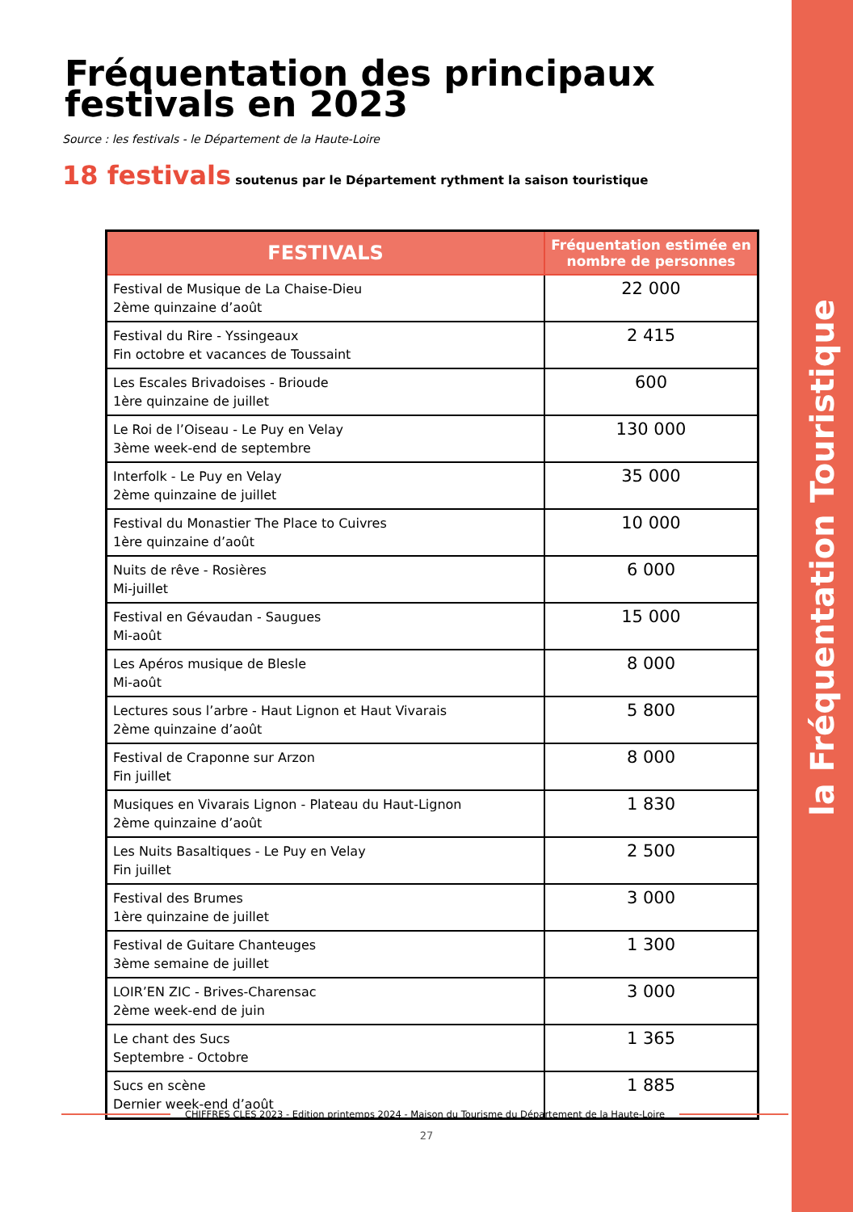la Fréquentation Touristique
Fréquentation des principaux festivals en 2023
Source : les festivals - le Département de la Haute-Loire
18 festivals soutenus par le Département rythment la saison touristique
| FESTIVALS | Fréquentation estimée en nombre de personnes |
| --- | --- |
| Festival de Musique de La Chaise-Dieu 2ème quinzaine d’août | 22 000 |
| Festival du Rire - Yssingeaux Fin octobre et vacances de Toussaint | 2 415 |
| Les Escales Brivadoises - Brioude 1ère quinzaine de juillet | 600 |
| Le Roi de l’Oiseau - Le Puy en Velay 3ème week-end de septembre | 130 000 |
| Interfolk - Le Puy en Velay 2ème quinzaine de juillet | 35 000 |
| Festival du Monastier The Place to Cuivres 1ère quinzaine d’août | 10 000 |
| Nuits de rêve - Rosières Mi-juillet | 6 000 |
| Festival en Gévaudan - Saugues Mi-août | 15 000 |
| Les Apéros musique de Blesle Mi-août | 8 000 |
| Lectures sous l’arbre - Haut Lignon et Haut Vivarais 2ème quinzaine d’août | 5 800 |
| Festival de Craponne sur Arzon Fin juillet | 8 000 |
| Musiques en Vivarais Lignon - Plateau du Haut-Lignon 2ème quinzaine d’août | 1 830 |
| Les Nuits Basaltiques - Le Puy en Velay Fin juillet | 2 500 |
| Festival des Brumes 1ère quinzaine de juillet | 3 000 |
| Festival de Guitare Chanteuges 3ème semaine de juillet | 1 300 |
| LOIR’EN ZIC - Brives-Charensac 2ème week-end de juin | 3 000 |
| Le chant des Sucs Septembre - Octobre | 1 365 |
| Sucs en scène Dernier week-end d’août | 1 885 |
CHIFFRES CLES 2023 - Edition printemps 2024 - Maison du Tourisme du Département de la Haute-Loire
27